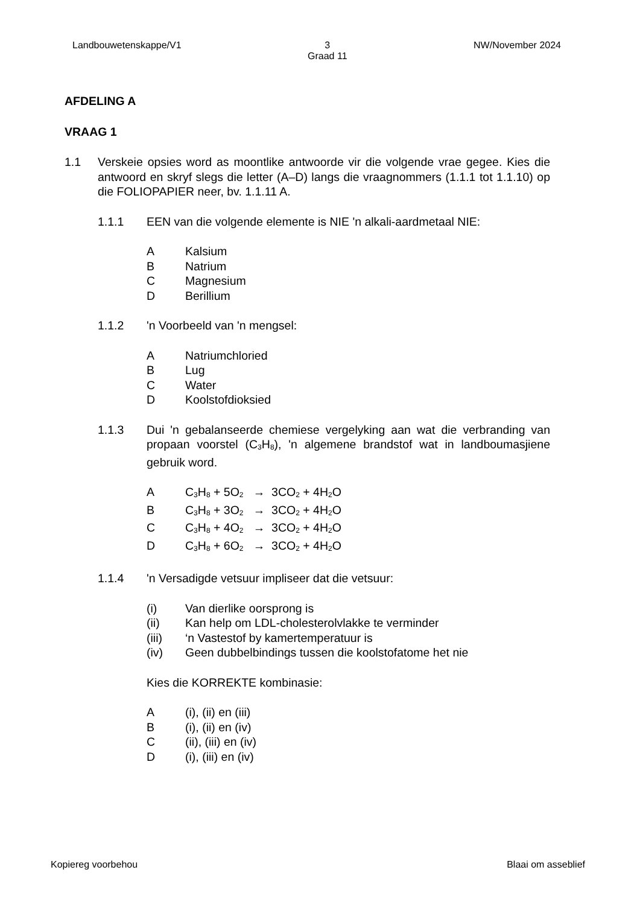Landbouwetenskappe/V1 3
Graad 11 NW/November 2024
AFDELING A
VRAAG 1
1.1 Verskeie opsies word as moontlike antwoorde vir die volgende vrae gegee. Kies die antwoord en skryf slegs die letter (A–D) langs die vraagnommers (1.1.1 tot 1.1.10) op die FOLIOPAPIER neer, bv. 1.1.11 A.
1.1.1 EEN van die volgende elemente is NIE 'n alkali-aardmetaal NIE:
A Kalsium
B Natrium
C Magnesium
D Berillium
1.1.2 'n Voorbeeld van 'n mengsel:
A Natriumchloried
B Lug
C Water
D Koolstofdioksied
1.1.3 Dui 'n gebalanseerde chemiese vergelyking aan wat die verbranding van propaan voorstel (C<sub>3</sub>H<sub>8</sub>), 'n algemene brandstof wat in landboumasjiene gebruik word.
A C<sub>3</sub>H<sub>8</sub> + 5O<sub>2</sub> → 3CO<sub>2</sub> + 4H<sub>2</sub>O
B C<sub>3</sub>H<sub>8</sub> + 3O<sub>2</sub> → 3CO<sub>2</sub> + 4H<sub>2</sub>O
C C<sub>3</sub>H<sub>8</sub> + 4O<sub>2</sub> → 3CO<sub>2</sub> + 4H<sub>2</sub>O
D C<sub>3</sub>H<sub>8</sub> + 6O<sub>2</sub> → 3CO<sub>2</sub> + 4H<sub>2</sub>O
1.1.4 'n Versadigde vetsuur impliseer dat die vetsuur:
(i) Van dierlike oorsprong is
(ii) Kan help om LDL-cholesterolvlakke te verminder
(iii) ‘n Vastestof by kamertemperatuur is
(iv) Geen dubbelbindings tussen die koolstofatome het nie
Kies die KORREKTE kombinasie:
A (i), (ii) en (iii)
B (i), (ii) en (iv)
C (ii), (iii) en (iv)
D (i), (iii) en (iv)
Kopiereg voorbehou Blaai om asseblief